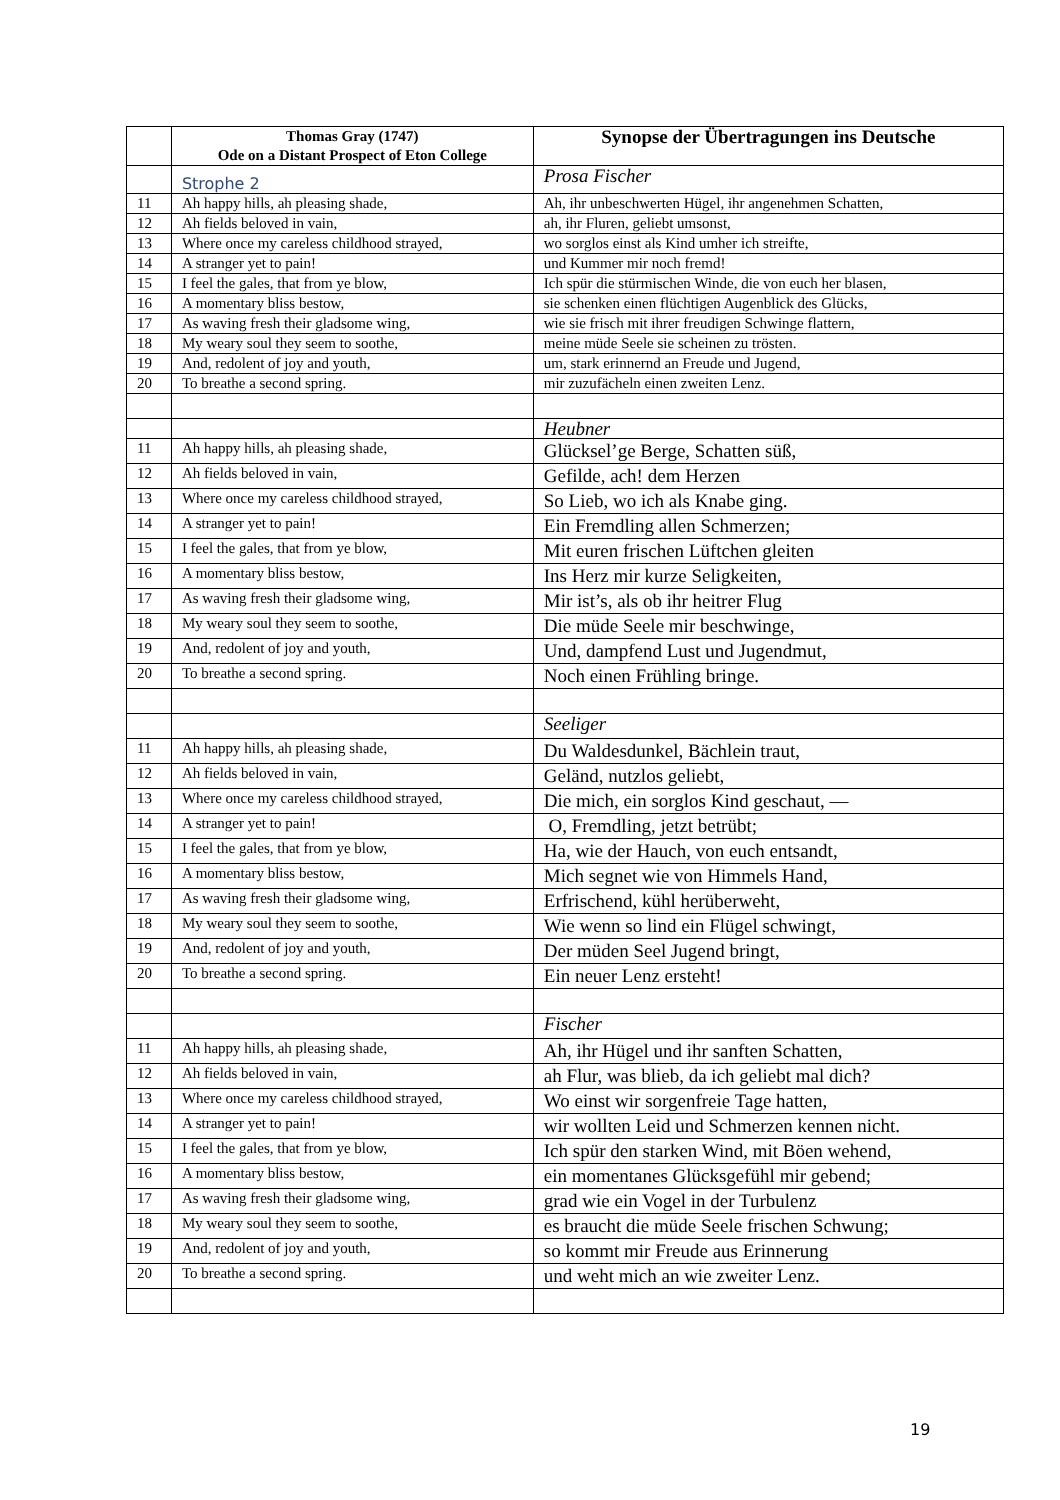| | Thomas Gray (1747) Ode on a Distant Prospect of Eton College | Synopse der Übertragungen ins Deutsche |
| --- | --- | --- |
| | Strophe 2 | Prosa Fischer |
| 11 | Ah happy hills, ah pleasing shade, | Ah, ihr unbeschwerten Hügel, ihr angenehmen Schatten, |
| 12 | Ah fields beloved in vain, | ah, ihr Fluren, geliebt umsonst, |
| 13 | Where once my careless childhood strayed, | wo sorglos einst als Kind umher ich streifte, |
| 14 | A stranger yet to pain! | und Kummer mir noch fremd! |
| 15 | I feel the gales, that from ye blow, | Ich spür die stürmischen Winde, die von euch her blasen, |
| 16 | A momentary bliss bestow, | sie schenken einen flüchtigen Augenblick des Glücks, |
| 17 | As waving fresh their gladsome wing, | wie sie frisch mit ihrer freudigen Schwinge flattern, |
| 18 | My weary soul they seem to soothe, | meine müde Seele sie scheinen zu trösten. |
| 19 | And, redolent of joy and youth, | um, stark erinnernd an Freude und Jugend, |
| 20 | To breathe a second spring. | mir zuzufächeln einen zweiten Lenz. |
| | | Heubner |
| 11 | Ah happy hills, ah pleasing shade, | Glücksel’ge Berge, Schatten süß, |
| 12 | Ah fields beloved in vain, | Gefilde, ach! dem Herzen |
| 13 | Where once my careless childhood strayed, | So Lieb, wo ich als Knabe ging. |
| 14 | A stranger yet to pain! | Ein Fremdling allen Schmerzen; |
| 15 | I feel the gales, that from ye blow, | Mit euren frischen Lüftchen gleiten |
| 16 | A momentary bliss bestow, | Ins Herz mir kurze Seligkeiten, |
| 17 | As waving fresh their gladsome wing, | Mir ist’s, als ob ihr heitrer Flug |
| 18 | My weary soul they seem to soothe, | Die müde Seele mir beschwinge, |
| 19 | And, redolent of joy and youth, | Und, dampfend Lust und Jugendmut, |
| 20 | To breathe a second spring. | Noch einen Frühling bringe. |
| | | Seeliger |
| 11 | Ah happy hills, ah pleasing shade, | Du Waldesdunkel, Bächlein traut, |
| 12 | Ah fields beloved in vain, | Geländ, nutzlos geliebt, |
| 13 | Where once my careless childhood strayed, | Die mich, ein sorglos Kind geschaut, — |
| 14 | A stranger yet to pain! | O, Fremdling, jetzt betrübt; |
| 15 | I feel the gales, that from ye blow, | Ha, wie der Hauch, von euch entsandt, |
| 16 | A momentary bliss bestow, | Mich segnet wie von Himmels Hand, |
| 17 | As waving fresh their gladsome wing, | Erfrischend, kühl herüberweht, |
| 18 | My weary soul they seem to soothe, | Wie wenn so lind ein Flügel schwingt, |
| 19 | And, redolent of joy and youth, | Der müden Seel Jugend bringt, |
| 20 | To breathe a second spring. | Ein neuer Lenz ersteht! |
| | | Fischer |
| 11 | Ah happy hills, ah pleasing shade, | Ah, ihr Hügel und ihr sanften Schatten, |
| 12 | Ah fields beloved in vain, | ah Flur, was blieb, da ich geliebt mal dich? |
| 13 | Where once my careless childhood strayed, | Wo einst wir sorgenfreie Tage hatten, |
| 14 | A stranger yet to pain! | wir wollten Leid und Schmerzen kennen nicht. |
| 15 | I feel the gales, that from ye blow, | Ich spür den starken Wind, mit Böen wehend, |
| 16 | A momentary bliss bestow, | ein momentanes Glücksgefühl mir gebend; |
| 17 | As waving fresh their gladsome wing, | grad wie ein Vogel in der Turbulenz |
| 18 | My weary soul they seem to soothe, | es braucht die müde Seele frischen Schwung; |
| 19 | And, redolent of joy and youth, | so kommt mir Freude aus Erinnerung |
| 20 | To breathe a second spring. | und weht mich an wie zweiter Lenz. |
19